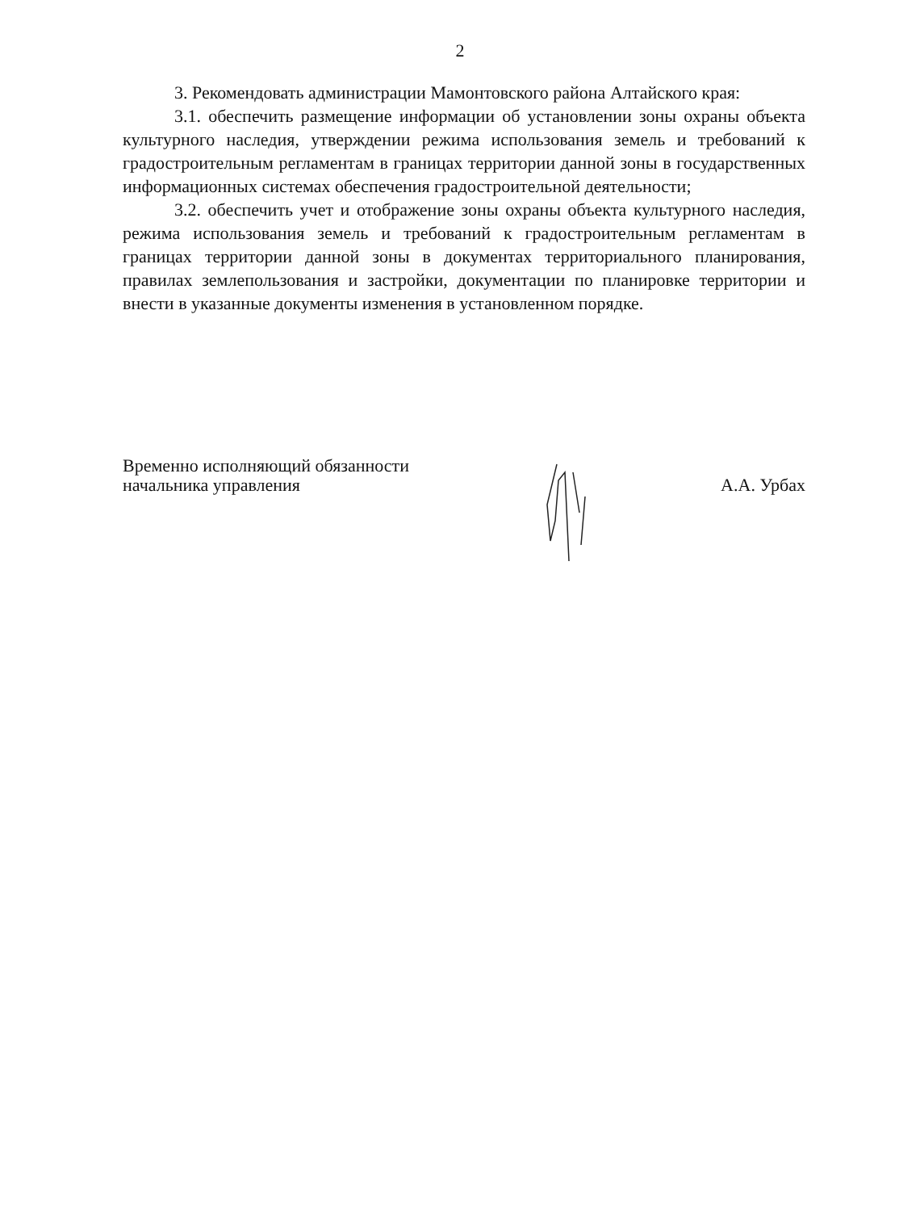2
3. Рекомендовать администрации Мамонтовского района Алтайского края:
3.1. обеспечить размещение информации об установлении зоны охраны объекта культурного наследия, утверждении режима использования земель и требований к градостроительным регламентам в границах территории данной зоны в государственных информационных системах обеспечения градостроительной деятельности;
3.2. обеспечить учет и отображение зоны охраны объекта культурного наследия, режима использования земель и требований к градостроительным регламентам в границах территории данной зоны в документах территориального планирования, правилах землепользования и застройки, документации по планировке территории и внести в указанные документы изменения в установленном порядке.
Временно исполняющий обязанности
начальника управления
А.А. Урбах